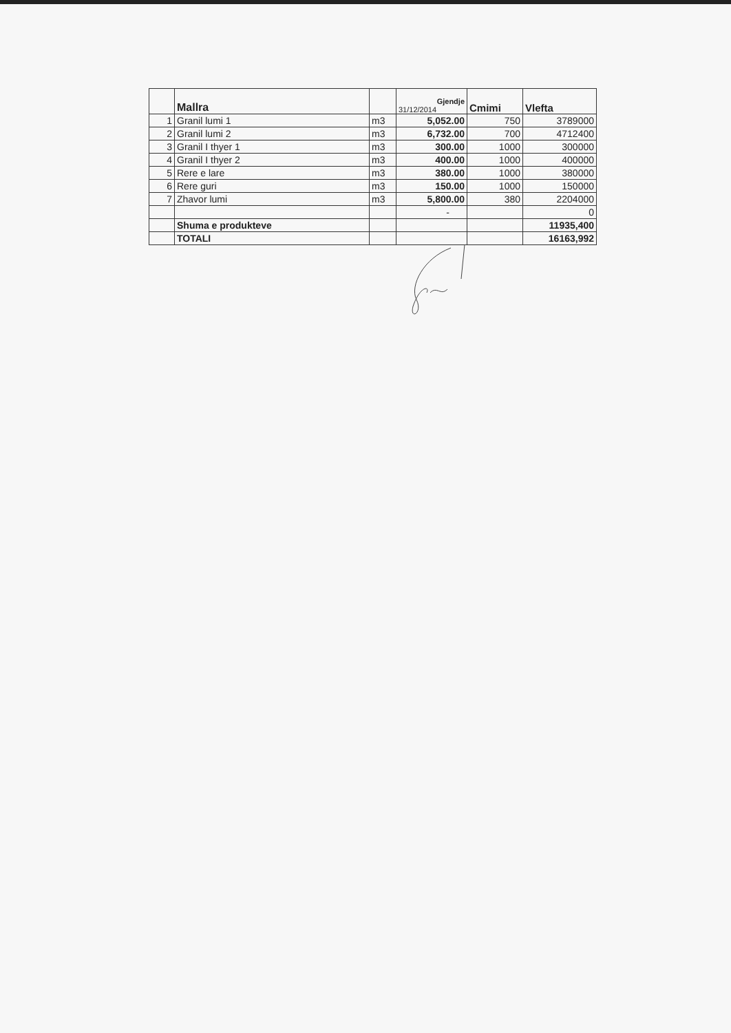| | Mallra | | Gjendje 31/12/2014 | Cmimi | Vlefta |
| --- | --- | --- | --- | --- | --- |
| 1 | Granil lumi 1 | m3 | 5,052.00 | 750 | 3789000 |
| 2 | Granil lumi 2 | m3 | 6,732.00 | 700 | 4712400 |
| 3 | Granil I thyer 1 | m3 | 300.00 | 1000 | 300000 |
| 4 | Granil I thyer 2 | m3 | 400.00 | 1000 | 400000 |
| 5 | Rere e lare | m3 | 380.00 | 1000 | 380000 |
| 6 | Rere guri | m3 | 150.00 | 1000 | 150000 |
| 7 | Zhavor lumi | m3 | 5,800.00 | 380 | 2204000 |
| | | | - | | 0 |
| | Shuma e produkteve | | | | 11935,400 |
| | TOTALI | | | | 16163,992 |